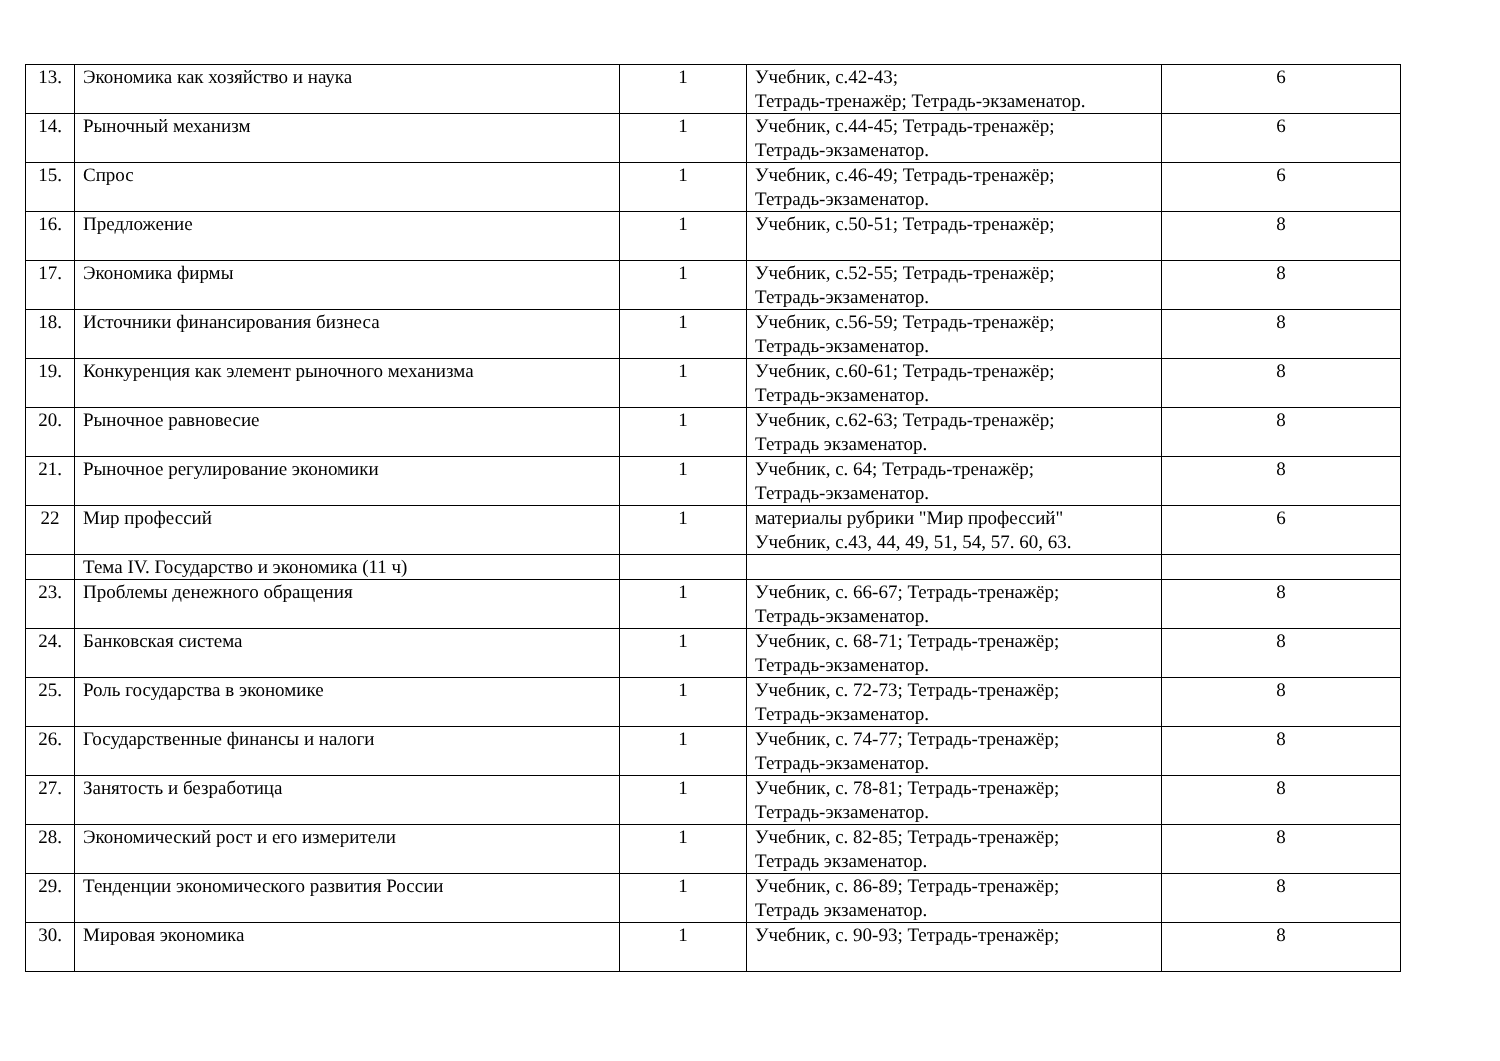| 13. | Экономика как хозяйство и наука | 1 | Учебник, с.42-43; Тетрадь-тренажёр; Тетрадь-экзаменатор. | 6 |
| 14. | Рыночный механизм | 1 | Учебник, с.44-45; Тетрадь-тренажёр; Тетрадь-экзаменатор. | 6 |
| 15. | Спрос | 1 | Учебник, с.46-49; Тетрадь-тренажёр; Тетрадь-экзаменатор. | 6 |
| 16. | Предложение | 1 | Учебник, с.50-51; Тетрадь-тренажёр; | 8 |
| 17. | Экономика фирмы | 1 | Учебник, с.52-55; Тетрадь-тренажёр; Тетрадь-экзаменатор. | 8 |
| 18. | Источники финансирования бизнеса | 1 | Учебник, с.56-59; Тетрадь-тренажёр; Тетрадь-экзаменатор. | 8 |
| 19. | Конкуренция как элемент рыночного механизма | 1 | Учебник, с.60-61; Тетрадь-тренажёр; Тетрадь-экзаменатор. | 8 |
| 20. | Рыночное равновесие | 1 | Учебник, с.62-63; Тетрадь-тренажёр; Тетрадь экзаменатор. | 8 |
| 21. | Рыночное регулирование экономики | 1 | Учебник, с. 64; Тетрадь-тренажёр; Тетрадь-экзаменатор. | 8 |
| 22 | Мир профессий | 1 | материалы рубрики "Мир профессий" Учебник, с.43, 44, 49, 51, 54, 57. 60, 63. | 6 |
| | Тема IV. Государство и экономика (11 ч) | | | |
| 23. | Проблемы денежного обращения | 1 | Учебник, с. 66-67; Тетрадь-тренажёр; Тетрадь-экзаменатор. | 8 |
| 24. | Банковская система | 1 | Учебник, с. 68-71; Тетрадь-тренажёр; Тетрадь-экзаменатор. | 8 |
| 25. | Роль государства в экономике | 1 | Учебник, с. 72-73; Тетрадь-тренажёр; Тетрадь-экзаменатор. | 8 |
| 26. | Государственные финансы и налоги | 1 | Учебник, с. 74-77; Тетрадь-тренажёр; Тетрадь-экзаменатор. | 8 |
| 27. | Занятость и безработица | 1 | Учебник, с. 78-81; Тетрадь-тренажёр; Тетрадь-экзаменатор. | 8 |
| 28. | Экономический рост и его измерители | 1 | Учебник, с. 82-85; Тетрадь-тренажёр; Тетрадь экзаменатор. | 8 |
| 29. | Тенденции экономического развития России | 1 | Учебник, с. 86-89; Тетрадь-тренажёр; Тетрадь экзаменатор. | 8 |
| 30. | Мировая экономика | 1 | Учебник, с. 90-93; Тетрадь-тренажёр; | 8 |